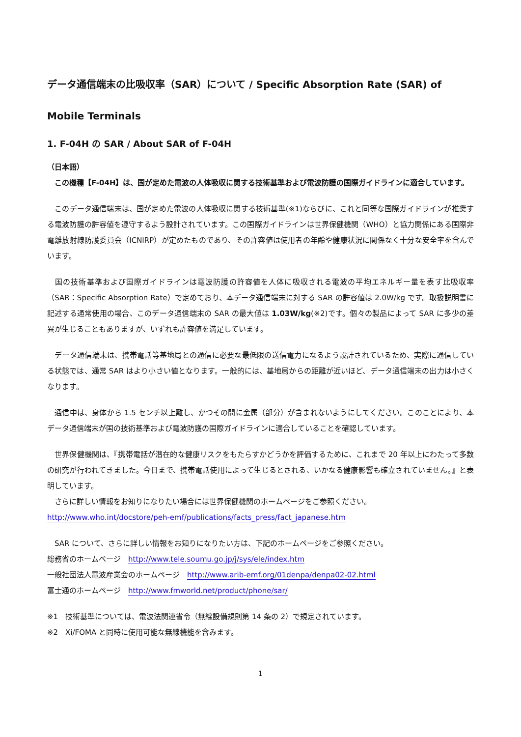データ通信端末の比吸収率（SAR）について / Specific Absorption Rate (SAR) of Mobile Terminals
1. F-04H の SAR / About SAR of F-04H
（日本語）
　この機種【F-04H】は、国が定めた電波の人体吸収に関する技術基準および電波防護の国際ガイドラインに適合しています。
　このデータ通信端末は、国が定めた電波の人体吸収に関する技術基準(※1)ならびに、これと同等な国際ガイドラインが推奨する電波防護の許容値を遵守するよう設計されています。この国際ガイドラインは世界保健機関（WHO）と協力関係にある国際非電離放射線防護委員会（ICNIRP）が定めたものであり、その許容値は使用者の年齢や健康状況に関係なく十分な安全率を含んでいます。
　国の技術基準および国際ガイドラインは電波防護の許容値を人体に吸収される電波の平均エネルギー量を表す比吸収率（SAR：Specific Absorption Rate）で定めており、本データ通信端末に対する SAR の許容値は 2.0W/kg です。取扱説明書に記述する通常使用の場合、このデータ通信端末の SAR の最大値は 1.03W/kg(※2)です。個々の製品によって SAR に多少の差異が生じることもありますが、いずれも許容値を満足しています。
　データ通信端末は、携帯電話等基地局との通信に必要な最低限の送信電力になるよう設計されているため、実際に通信している状態では、通常 SAR はより小さい値となります。一般的には、基地局からの距離が近いほど、データ通信端末の出力は小さくなります。
　通信中は、身体から 1.5 センチ以上離し、かつその間に金属（部分）が含まれないようにしてください。このことにより、本データ通信端末が国の技術基準および電波防護の国際ガイドラインに適合していることを確認しています。
　世界保健機関は、『携帯電話が潜在的な健康リスクをもたらすかどうかを評価するために、これまで 20 年以上にわたって多数の研究が行われてきました。今日まで、携帯電話使用によって生じるとされる、いかなる健康影響も確立されていません。』と表明しています。
　さらに詳しい情報をお知りになりたい場合には世界保健機関のホームページをご参照ください。
http://www.who.int/docstore/peh-emf/publications/facts_press/fact_japanese.htm
　SAR について、さらに詳しい情報をお知りになりたい方は、下記のホームページをご参照ください。
総務省のホームページ　http://www.tele.soumu.go.jp/j/sys/ele/index.htm
一般社団法人電波産業会のホームページ　http://www.arib-emf.org/01denpa/denpa02-02.html
富士通のホームページ　http://www.fmworld.net/product/phone/sar/
※1　技術基準については、電波法関連省令（無線設備規則第 14 条の 2）で規定されています。
※2　Xi/FOMA と同時に使用可能な無線機能を含みます。
1